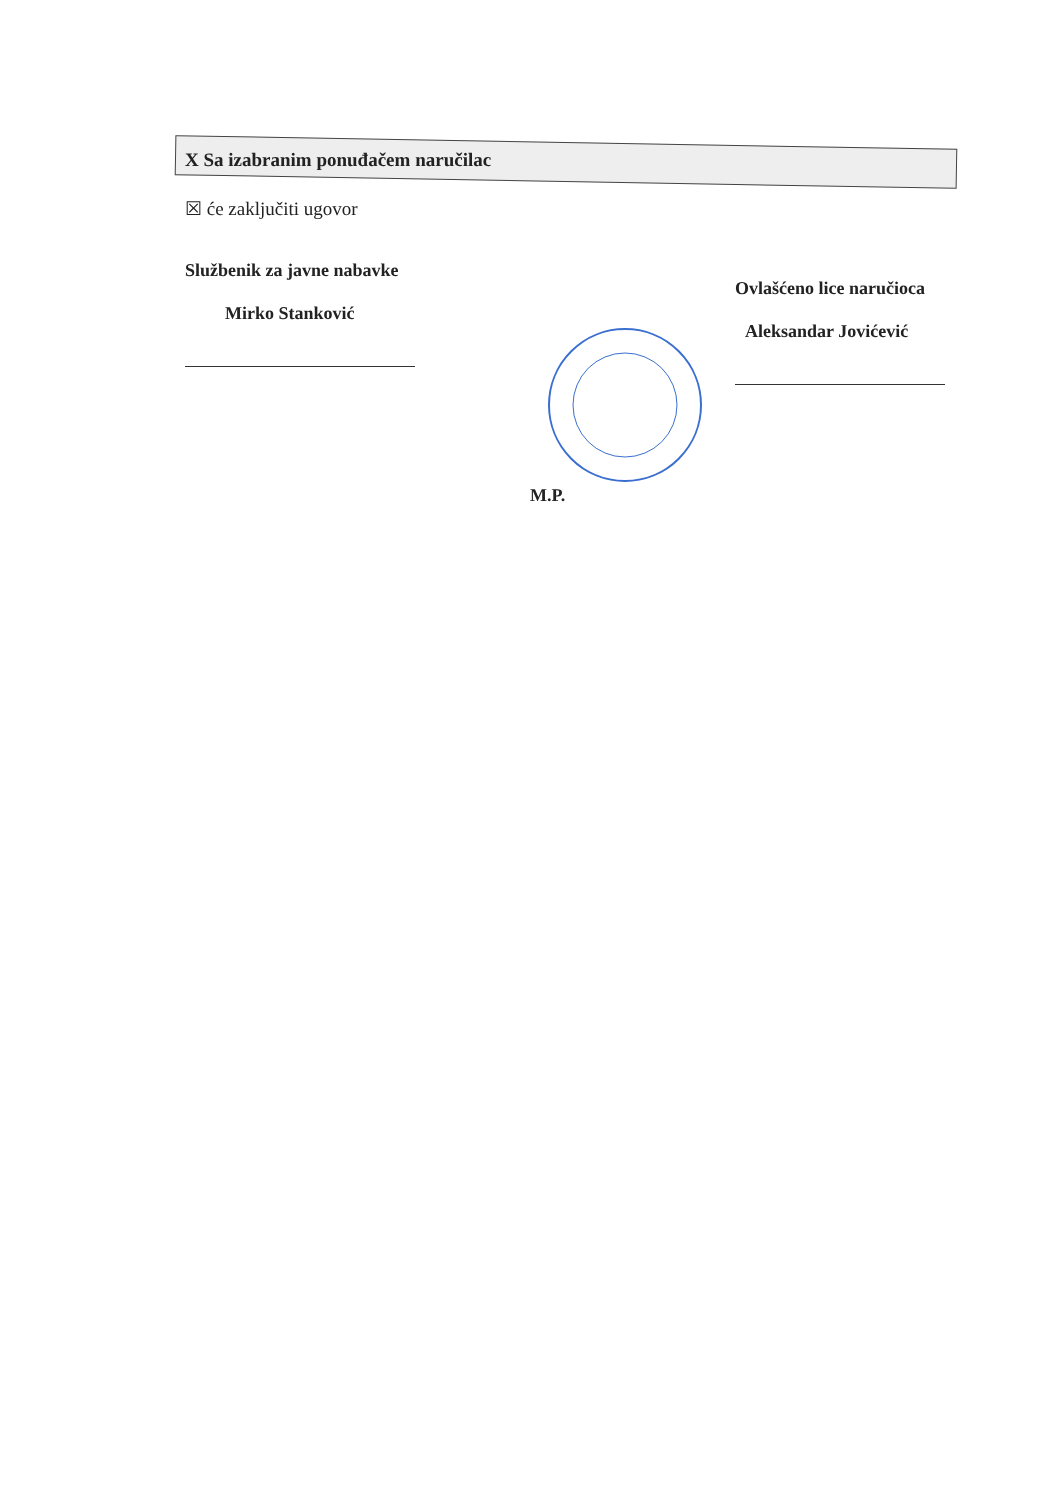X Sa izabranim ponuđačem naručilac
☒ će zaključiti ugovor
Službenik za javne nabavke
Mirko Stanković
M.P.
Ovlašćeno lice naručioca
Aleksandar Jovićević